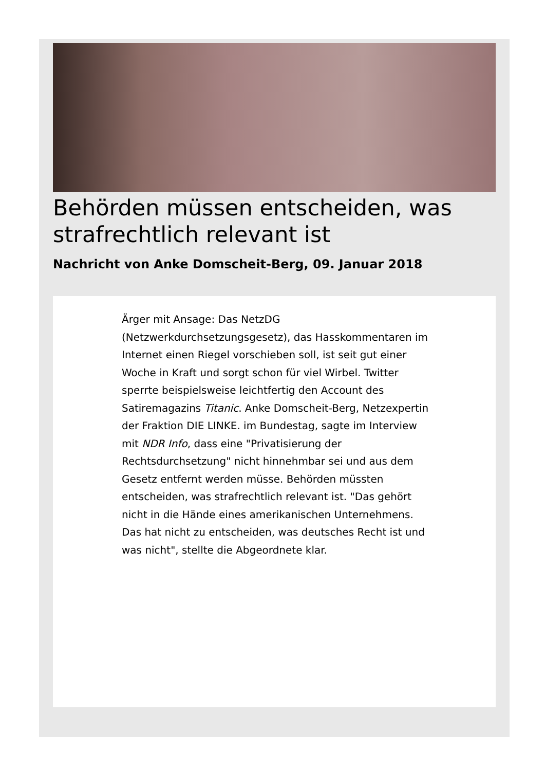Behörden müssen entscheiden, was strafrechtlich relevant ist
Nachricht von Anke Domscheit-Berg, 09. Januar 2018
Ärger mit Ansage: Das NetzDG (Netzwerkdurchsetzungsgesetz), das Hasskommentaren im Internet einen Riegel vorschieben soll, ist seit gut einer Woche in Kraft und sorgt schon für viel Wirbel. Twitter sperrte beispielsweise leichtfertig den Account des Satiremagazins Titanic. Anke Domscheit-Berg, Netzexpertin der Fraktion DIE LINKE. im Bundestag, sagte im Interview mit NDR Info, dass eine "Privatisierung der Rechtsdurchsetzung" nicht hinnehmbar sei und aus dem Gesetz entfernt werden müsse. Behörden müssten entscheiden, was strafrechtlich relevant ist. "Das gehört nicht in die Hände eines amerikanischen Unternehmens. Das hat nicht zu entscheiden, was deutsches Recht ist und was nicht", stellte die Abgeordnete klar.